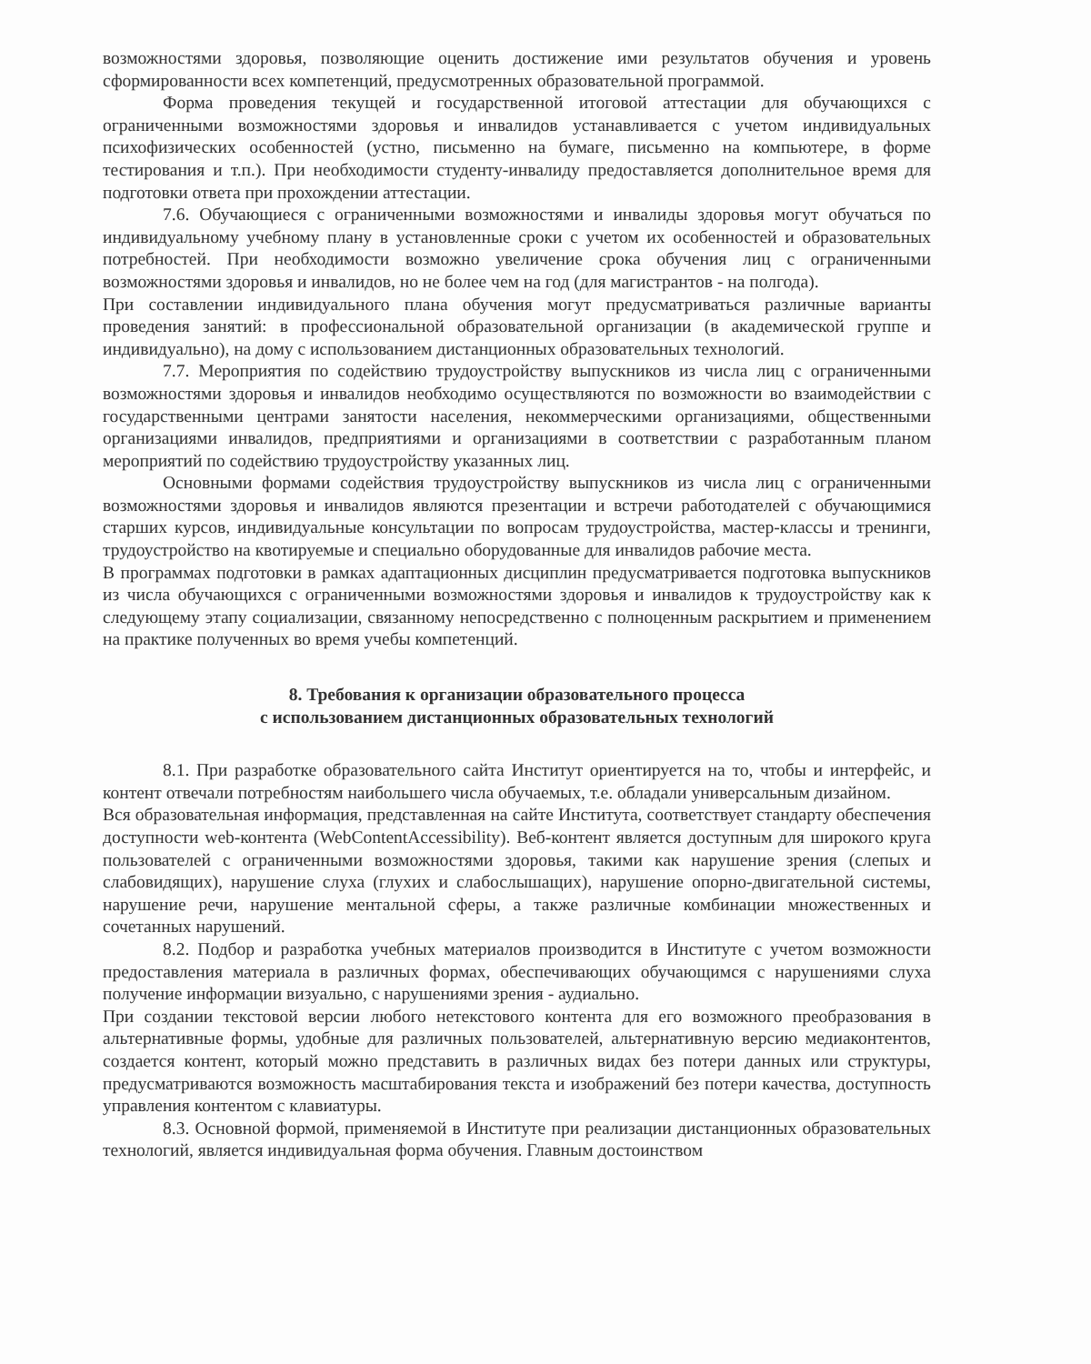возможностями здоровья, позволяющие оценить достижение ими результатов обучения и уровень сформированности всех компетенций, предусмотренных образовательной программой.
Форма проведения текущей и государственной итоговой аттестации для обучающихся с ограниченными возможностями здоровья и инвалидов устанавливается с учетом индивидуальных психофизических особенностей (устно, письменно на бумаге, письменно на компьютере, в форме тестирования и т.п.). При необходимости студенту-инвалиду предоставляется дополнительное время для подготовки ответа при прохождении аттестации.
7.6. Обучающиеся с ограниченными возможностями и инвалиды здоровья могут обучаться по индивидуальному учебному плану в установленные сроки с учетом их особенностей и образовательных потребностей. При необходимости возможно увеличение срока обучения лиц с ограниченными возможностями здоровья и инвалидов, но не более чем на год (для магистрантов - на полгода).
При составлении индивидуального плана обучения могут предусматриваться различные варианты проведения занятий: в профессиональной образовательной организации (в академической группе и индивидуально), на дому с использованием дистанционных образовательных технологий.
7.7. Мероприятия по содействию трудоустройству выпускников из числа лиц с ограниченными возможностями здоровья и инвалидов необходимо осуществляются по возможности во взаимодействии с государственными центрами занятости населения, некоммерческими организациями, общественными организациями инвалидов, предприятиями и организациями в соответствии с разработанным планом мероприятий по содействию трудоустройству указанных лиц.
Основными формами содействия трудоустройству выпускников из числа лиц с ограниченными возможностями здоровья и инвалидов являются презентации и встречи работодателей с обучающимися старших курсов, индивидуальные консультации по вопросам трудоустройства, мастер-классы и тренинги, трудоустройство на квотируемые и специально оборудованные для инвалидов рабочие места.
В программах подготовки в рамках адаптационных дисциплин предусматривается подготовка выпускников из числа обучающихся с ограниченными возможностями здоровья и инвалидов к трудоустройству как к следующему этапу социализации, связанному непосредственно с полноценным раскрытием и применением на практике полученных во время учебы компетенций.
8. Требования к организации образовательного процесса
с использованием дистанционных образовательных технологий
8.1. При разработке образовательного сайта Институт ориентируется на то, чтобы и интерфейс, и контент отвечали потребностям наибольшего числа обучаемых, т.е. обладали универсальным дизайном.
Вся образовательная информация, представленная на сайте Института, соответствует стандарту обеспечения доступности web-контента (WebContentAccessibility). Веб-контент является доступным для широкого круга пользователей с ограниченными возможностями здоровья, такими как нарушение зрения (слепых и слабовидящих), нарушение слуха (глухих и слабослышащих), нарушение опорно-двигательной системы, нарушение речи, нарушение ментальной сферы, а также различные комбинации множественных и сочетанных нарушений.
8.2. Подбор и разработка учебных материалов производится в Институте с учетом возможности предоставления материала в различных формах, обеспечивающих обучающимся с нарушениями слуха получение информации визуально, с нарушениями зрения - аудиально.
При создании текстовой версии любого нетекстового контента для его возможного преобразования в альтернативные формы, удобные для различных пользователей, альтернативную версию медиаконтентов, создается контент, который можно представить в различных видах без потери данных или структуры, предусматриваются возможность масштабирования текста и изображений без потери качества, доступность управления контентом с клавиатуры.
8.3. Основной формой, применяемой в Институте при реализации дистанционных образовательных технологий, является индивидуальная форма обучения. Главным достоинством